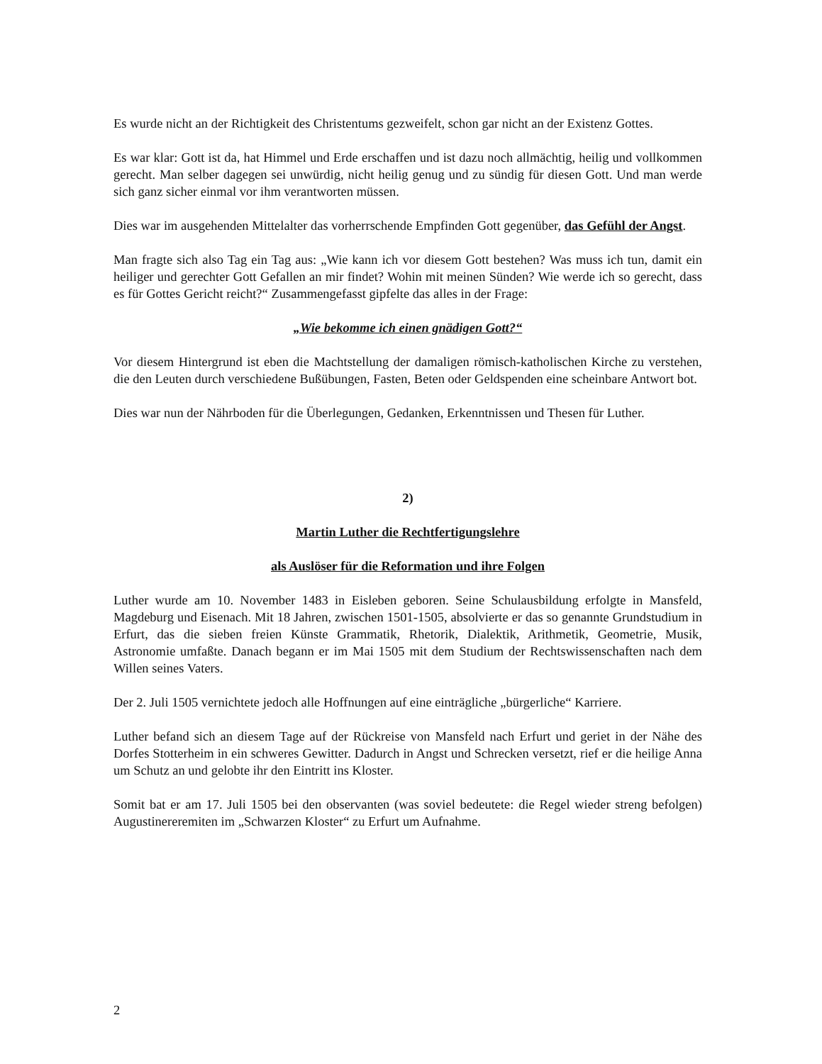Es wurde nicht an der Richtigkeit des Christentums gezweifelt, schon gar nicht an der Existenz Gottes.
Es war klar: Gott ist da, hat Himmel und Erde erschaffen und ist dazu noch allmächtig, heilig und vollkommen gerecht. Man selber dagegen sei unwürdig, nicht heilig genug und zu sündig für diesen Gott. Und man werde sich ganz sicher einmal vor ihm verantworten müssen.
Dies war im ausgehenden Mittelalter das vorherrschende Empfinden Gott gegenüber, das Gefühl der Angst.
Man fragte sich also Tag ein Tag aus: „Wie kann ich vor diesem Gott bestehen? Was muss ich tun, damit ein heiliger und gerechter Gott Gefallen an mir findet? Wohin mit meinen Sünden? Wie werde ich so gerecht, dass es für Gottes Gericht reicht?“ Zusammengefasst gipfelte das alles in der Frage:
„Wie bekomme ich einen gnädigen Gott?“
Vor diesem Hintergrund ist eben die Machtstellung der damaligen römisch-katholischen Kirche zu verstehen, die den Leuten durch verschiedene Bußübungen, Fasten, Beten oder Geldspenden eine scheinbare Antwort bot.
Dies war nun der Nährboden für die Überlegungen, Gedanken, Erkenntnissen und Thesen für Luther.
2)
Martin Luther die Rechtfertigungslehre
als Auslöser für die Reformation und ihre Folgen
Luther wurde am 10. November 1483 in Eisleben geboren. Seine Schulausbildung erfolgte in Mansfeld, Magdeburg und Eisenach. Mit 18 Jahren, zwischen 1501-1505, absolvierte er das so genannte Grundstudium in Erfurt, das die sieben freien Künste Grammatik, Rhetorik, Dialektik, Arithmetik, Geometrie, Musik, Astronomie umfaßte. Danach begann er im Mai 1505 mit dem Studium der Rechtswissenschaften nach dem Willen seines Vaters.
Der 2. Juli 1505 vernichtete jedoch alle Hoffnungen auf eine einträgliche „bürgerliche“ Karriere.
Luther befand sich an diesem Tage auf der Rückreise von Mansfeld nach Erfurt und geriet in der Nähe des Dorfes Stotterheim in ein schweres Gewitter. Dadurch in Angst und Schrecken versetzt, rief er die heilige Anna um Schutz an und gelobte ihr den Eintritt ins Kloster.
Somit bat er am 17. Juli 1505 bei den observanten (was soviel bedeutete: die Regel wieder streng befolgen) Augustinereremiten im „Schwarzen Kloster“ zu Erfurt um Aufnahme.
2